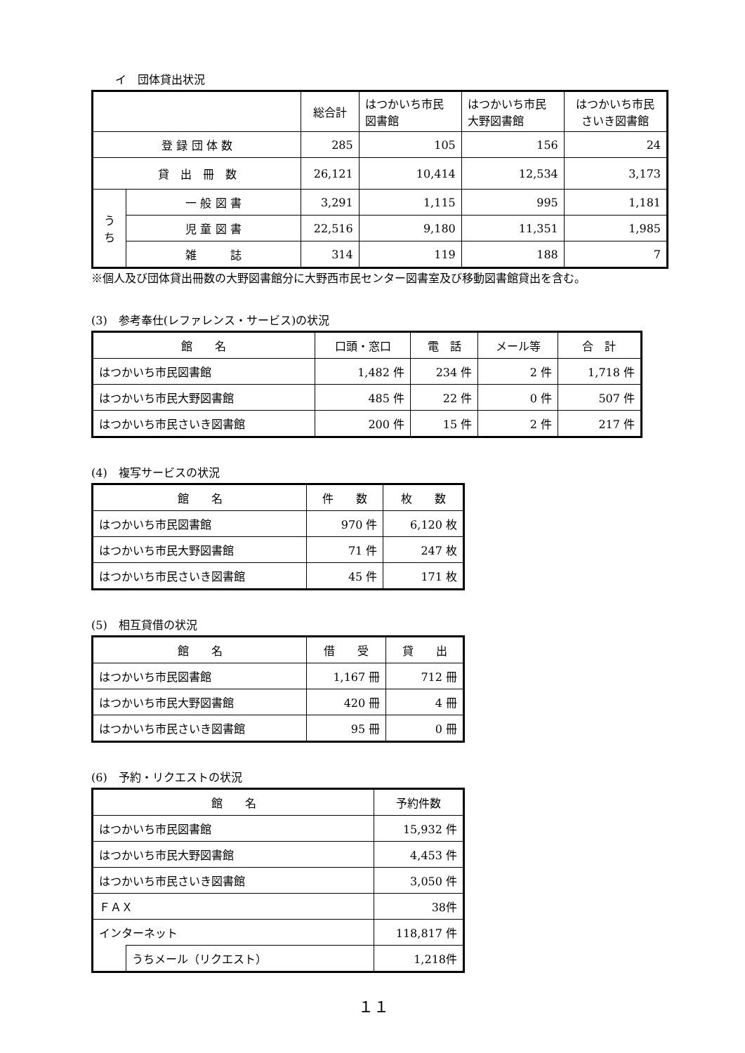イ　団体貸出状況
| | | 総合計 | はつかいち市民 図書館 | はつかいち市民 大野図書館 | はつかいち市民 さいき図書館 |
| --- | --- | --- | --- | --- | --- |
| 登 録 団 体 数 | | 285 | 105 | 156 | 24 |
| 貸 出 冊 数 | | 26,121 | 10,414 | 12,534 | 3,173 |
| う ち | 一 般 図 書 | 3,291 | 1,115 | 995 | 1,181 |
| | 児 童 図 書 | 22,516 | 9,180 | 11,351 | 1,985 |
| | 雑 誌 | 314 | 119 | 188 | 7 |
※個人及び団体貸出冊数の大野図書館分に大野西市民センター図書室及び移動図書館貸出を含む。
(3)　参考奉仕(レファレンス・サービス)の状況
| 館 名 | 口頭・窓口 | 電 話 | メール等 | 合 計 |
| --- | --- | --- | --- | --- |
| はつかいち市民図書館 | 1,482 件 | 234 件 | 2 件 | 1,718 件 |
| はつかいち市民大野図書館 | 485 件 | 22 件 | 0 件 | 507 件 |
| はつかいち市民さいき図書館 | 200 件 | 15 件 | 2 件 | 217 件 |
(4)　複写サービスの状況
| 館 名 | 件 数 | 枚 数 |
| --- | --- | --- |
| はつかいち市民図書館 | 970 件 | 6,120 枚 |
| はつかいち市民大野図書館 | 71 件 | 247 枚 |
| はつかいち市民さいき図書館 | 45 件 | 171 枚 |
(5)　相互貸借の状況
| 館 名 | 借 受 | 貸 出 |
| --- | --- | --- |
| はつかいち市民図書館 | 1,167 冊 | 712 冊 |
| はつかいち市民大野図書館 | 420 冊 | 4 冊 |
| はつかいち市民さいき図書館 | 95 冊 | 0 冊 |
(6)　予約・リクエストの状況
| 館 名 | | 予約件数 |
| --- | --- | --- |
| はつかいち市民図書館 | | 15,932 件 |
| はつかいち市民大野図書館 | | 4,453 件 |
| はつかいち市民さいき図書館 | | 3,050 件 |
| ＦＡＸ | | 38件 |
| インターネット | | 118,817 件 |
| | うちメール（リクエスト） | 1,218件 |
１１